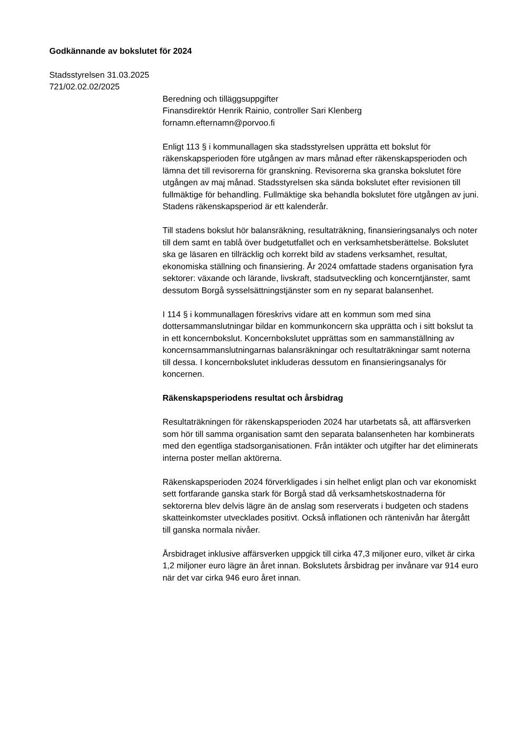Godkännande av bokslutet för 2024
Stadsstyrelsen 31.03.2025
721/02.02.02/2025
Beredning och tilläggsuppgifter
Finansdirektör Henrik Rainio, controller Sari Klenberg
fornamn.efternamn@porvoo.fi
Enligt 113 § i kommunallagen ska stadsstyrelsen upprätta ett bokslut för räkenskapsperioden före utgången av mars månad efter räkenskapsperioden och lämna det till revisorerna för granskning. Revisorerna ska granska bokslutet före utgången av maj månad. Stadsstyrelsen ska sända bokslutet efter revisionen till fullmäktige för behandling. Fullmäktige ska behandla bokslutet före utgången av juni. Stadens räkenskapsperiod är ett kalenderår.
Till stadens bokslut hör balansräkning, resultaträkning, finansieringsanalys och noter till dem samt en tablå över budgetutfallet och en verksamhetsberättelse. Bokslutet ska ge läsaren en tillräcklig och korrekt bild av stadens verksamhet, resultat, ekonomiska ställning och finansiering. År 2024 omfattade stadens organisation fyra sektorer: växande och lärande, livskraft, stadsutveckling och koncerntjänster, samt dessutom Borgå sysselsättningstjänster som en ny separat balansenhet.
I 114 § i kommunallagen föreskrivs vidare att en kommun som med sina dottersammanslutningar bildar en kommunkoncern ska upprätta och i sitt bokslut ta in ett koncernbokslut. Koncernbokslutet upprättas som en sammanställning av koncernsammanslutningarnas balansräkningar och resultaträkningar samt noterna till dessa. I koncernbokslutet inkluderas dessutom en finansieringsanalys för koncernen.
Räkenskapsperiodens resultat och årsbidrag
Resultaträkningen för räkenskapsperioden 2024 har utarbetats så, att affärsverken som hör till samma organisation samt den separata balansenheten har kombinerats med den egentliga stadsorganisationen. Från intäkter och utgifter har det eliminerats interna poster mellan aktörerna.
Räkenskapsperioden 2024 förverkligades i sin helhet enligt plan och var ekonomiskt sett fortfarande ganska stark för Borgå stad då verksamhetskostnaderna för sektorerna blev delvis lägre än de anslag som reserverats i budgeten och stadens skatteinkomster utvecklades positivt. Också inflationen och räntenivån har återgått till ganska normala nivåer.
Årsbidraget inklusive affärsverken uppgick till cirka 47,3 miljoner euro, vilket är cirka 1,2 miljoner euro lägre än året innan. Bokslutets årsbidrag per invånare var 914 euro när det var cirka 946 euro året innan.